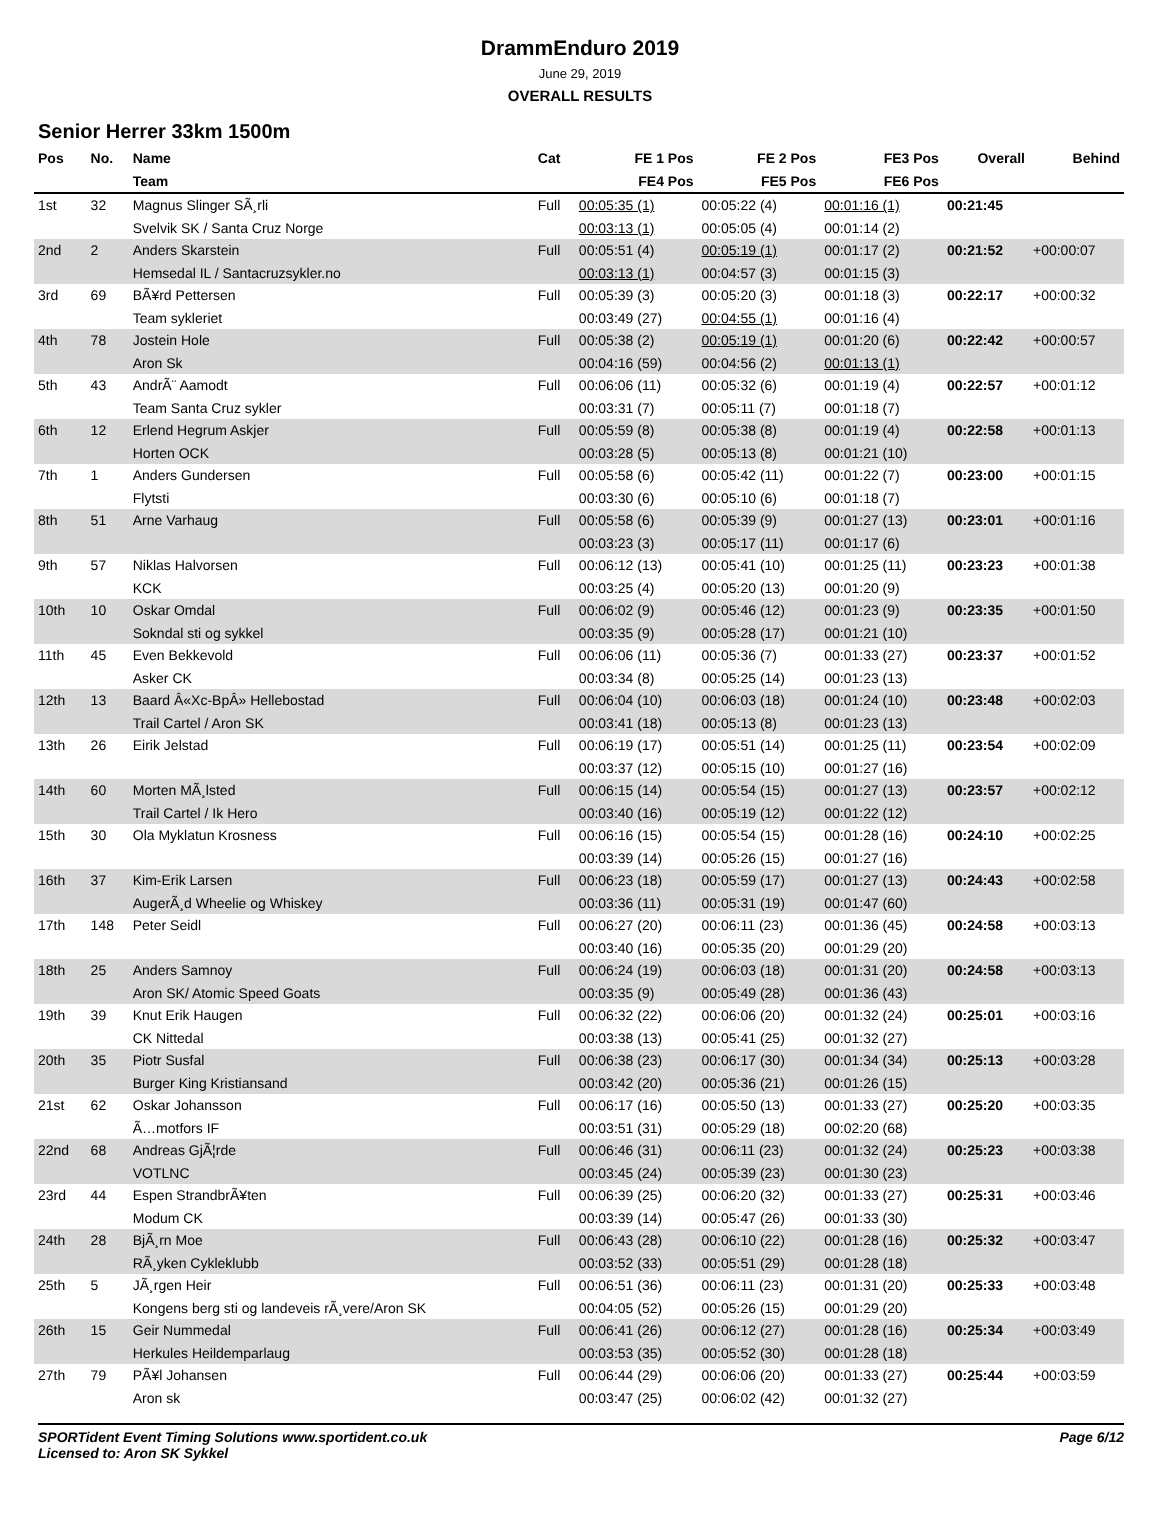DrammEnduro 2019
June 29, 2019
OVERALL RESULTS
Senior Herrer 33km 1500m
| Pos | No. | Name | Cat | FE 1 Pos | FE 2 Pos | FE3 Pos | Overall | Behind |
| --- | --- | --- | --- | --- | --- | --- | --- | --- |
| | | Team | | FE4 Pos | FE5 Pos | FE6 Pos | | |
| 1st | 32 | Magnus Slinger SÃ¸rli | Full | 00:05:35 (1) | 00:05:22 (4) | 00:01:16 (1) | 00:21:45 | |
| | | Svelvik SK / Santa Cruz Norge | | 00:03:13 (1) | 00:05:05 (4) | 00:01:14 (2) | | |
| 2nd | 2 | Anders Skarstein | Full | 00:05:51 (4) | 00:05:19 (1) | 00:01:17 (2) | 00:21:52 | +00:00:07 |
| | | Hemsedal IL / Santacruzsykler.no | | 00:03:13 (1) | 00:04:57 (3) | 00:01:15 (3) | | |
| 3rd | 69 | BÃ¥rd Pettersen | Full | 00:05:39 (3) | 00:05:20 (3) | 00:01:18 (3) | 00:22:17 | +00:00:32 |
| | | Team sykleriet | | 00:03:49 (27) | 00:04:55 (1) | 00:01:16 (4) | | |
| 4th | 78 | Jostein Hole | Full | 00:05:38 (2) | 00:05:19 (1) | 00:01:20 (6) | 00:22:42 | +00:00:57 |
| | | Aron Sk | | 00:04:16 (59) | 00:04:56 (2) | 00:01:13 (1) | | |
| 5th | 43 | AndrÃ¨ Aamodt | Full | 00:06:06 (11) | 00:05:32 (6) | 00:01:19 (4) | 00:22:57 | +00:01:12 |
| | | Team Santa Cruz sykler | | 00:03:31 (7) | 00:05:11 (7) | 00:01:18 (7) | | |
| 6th | 12 | Erlend Hegrum Askjer | Full | 00:05:59 (8) | 00:05:38 (8) | 00:01:19 (4) | 00:22:58 | +00:01:13 |
| | | Horten OCK | | 00:03:28 (5) | 00:05:13 (8) | 00:01:21 (10) | | |
| 7th | 1 | Anders Gundersen | Full | 00:05:58 (6) | 00:05:42 (11) | 00:01:22 (7) | 00:23:00 | +00:01:15 |
| | | Flytsti | | 00:03:30 (6) | 00:05:10 (6) | 00:01:18 (7) | | |
| 8th | 51 | Arne Varhaug | Full | 00:05:58 (6) | 00:05:39 (9) | 00:01:27 (13) | 00:23:01 | +00:01:16 |
| | | | | 00:03:23 (3) | 00:05:17 (11) | 00:01:17 (6) | | |
| 9th | 57 | Niklas Halvorsen | Full | 00:06:12 (13) | 00:05:41 (10) | 00:01:25 (11) | 00:23:23 | +00:01:38 |
| | | KCK | | 00:03:25 (4) | 00:05:20 (13) | 00:01:20 (9) | | |
| 10th | 10 | Oskar Omdal | Full | 00:06:02 (9) | 00:05:46 (12) | 00:01:23 (9) | 00:23:35 | +00:01:50 |
| | | Sokndal sti og sykkel | | 00:03:35 (9) | 00:05:28 (17) | 00:01:21 (10) | | |
| 11th | 45 | Even Bekkevold | Full | 00:06:06 (11) | 00:05:36 (7) | 00:01:33 (27) | 00:23:37 | +00:01:52 |
| | | Asker CK | | 00:03:34 (8) | 00:05:25 (14) | 00:01:23 (13) | | |
| 12th | 13 | Baard Â«Xc-BpÂ» Hellebostad | Full | 00:06:04 (10) | 00:06:03 (18) | 00:01:24 (10) | 00:23:48 | +00:02:03 |
| | | Trail Cartel / Aron SK | | 00:03:41 (18) | 00:05:13 (8) | 00:01:23 (13) | | |
| 13th | 26 | Eirik Jelstad | Full | 00:06:19 (17) | 00:05:51 (14) | 00:01:25 (11) | 00:23:54 | +00:02:09 |
| | | | | 00:03:37 (12) | 00:05:15 (10) | 00:01:27 (16) | | |
| 14th | 60 | Morten MÃ¸lsted | Full | 00:06:15 (14) | 00:05:54 (15) | 00:01:27 (13) | 00:23:57 | +00:02:12 |
| | | Trail Cartel / Ik Hero | | 00:03:40 (16) | 00:05:19 (12) | 00:01:22 (12) | | |
| 15th | 30 | Ola Myklatun Krosness | Full | 00:06:16 (15) | 00:05:54 (15) | 00:01:28 (16) | 00:24:10 | +00:02:25 |
| | | | | 00:03:39 (14) | 00:05:26 (15) | 00:01:27 (16) | | |
| 16th | 37 | Kim-Erik Larsen | Full | 00:06:23 (18) | 00:05:59 (17) | 00:01:27 (13) | 00:24:43 | +00:02:58 |
| | | AugerÃ¸d Wheelie og Whiskey | | 00:03:36 (11) | 00:05:31 (19) | 00:01:47 (60) | | |
| 17th | 148 | Peter Seidl | Full | 00:06:27 (20) | 00:06:11 (23) | 00:01:36 (45) | 00:24:58 | +00:03:13 |
| | | | | 00:03:40 (16) | 00:05:35 (20) | 00:01:29 (20) | | |
| 18th | 25 | Anders Samnoy | Full | 00:06:24 (19) | 00:06:03 (18) | 00:01:31 (20) | 00:24:58 | +00:03:13 |
| | | Aron SK/ Atomic Speed Goats | | 00:03:35 (9) | 00:05:49 (28) | 00:01:36 (43) | | |
| 19th | 39 | Knut Erik Haugen | Full | 00:06:32 (22) | 00:06:06 (20) | 00:01:32 (24) | 00:25:01 | +00:03:16 |
| | | CK Nittedal | | 00:03:38 (13) | 00:05:41 (25) | 00:01:32 (27) | | |
| 20th | 35 | Piotr Susfal | Full | 00:06:38 (23) | 00:06:17 (30) | 00:01:34 (34) | 00:25:13 | +00:03:28 |
| | | Burger King Kristiansand | | 00:03:42 (20) | 00:05:36 (21) | 00:01:26 (15) | | |
| 21st | 62 | Oskar Johansson | Full | 00:06:17 (16) | 00:05:50 (13) | 00:01:33 (27) | 00:25:20 | +00:03:35 |
| | | Ã…motfors IF | | 00:03:51 (31) | 00:05:29 (18) | 00:02:20 (68) | | |
| 22nd | 68 | Andreas GjÃ¦rde | Full | 00:06:46 (31) | 00:06:11 (23) | 00:01:32 (24) | 00:25:23 | +00:03:38 |
| | | VOTLNC | | 00:03:45 (24) | 00:05:39 (23) | 00:01:30 (23) | | |
| 23rd | 44 | Espen StrandbrÃ¥ten | Full | 00:06:39 (25) | 00:06:20 (32) | 00:01:33 (27) | 00:25:31 | +00:03:46 |
| | | Modum CK | | 00:03:39 (14) | 00:05:47 (26) | 00:01:33 (30) | | |
| 24th | 28 | BjÃ¸rn Moe | Full | 00:06:43 (28) | 00:06:10 (22) | 00:01:28 (16) | 00:25:32 | +00:03:47 |
| | | RÃ¸yken Cykleklubb | | 00:03:52 (33) | 00:05:51 (29) | 00:01:28 (18) | | |
| 25th | 5 | JÃ¸rgen Heir | Full | 00:06:51 (36) | 00:06:11 (23) | 00:01:31 (20) | 00:25:33 | +00:03:48 |
| | | Kongens berg sti og landeveis rÃ¸vere/Aron SK | | 00:04:05 (52) | 00:05:26 (15) | 00:01:29 (20) | | |
| 26th | 15 | Geir Nummedal | Full | 00:06:41 (26) | 00:06:12 (27) | 00:01:28 (16) | 00:25:34 | +00:03:49 |
| | | Herkules Heildemparlaug | | 00:03:53 (35) | 00:05:52 (30) | 00:01:28 (18) | | |
| 27th | 79 | PÃ¥l Johansen | Full | 00:06:44 (29) | 00:06:06 (20) | 00:01:33 (27) | 00:25:44 | +00:03:59 |
| | | Aron sk | | 00:03:47 (25) | 00:06:02 (42) | 00:01:32 (27) | | |
SPORTident Event Timing Solutions www.sportident.co.uk
Licensed to: Aron SK Sykkel
Page 6/12